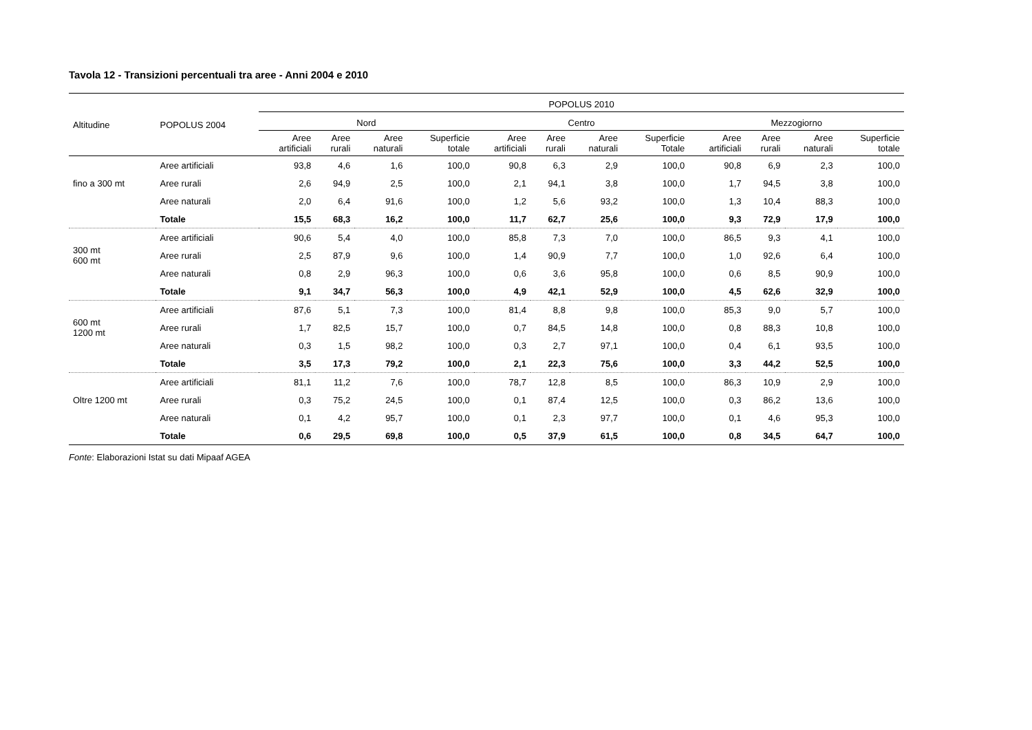Tavola 12 - Transizioni percentuali tra aree - Anni 2004 e 2010
| Altitudine | POPOLUS 2004 | POPOLUS 2010 | | | | | | | | | | | |
| --- | --- | --- | --- | --- | --- | --- | --- | --- | --- | --- | --- | --- | --- |
| | | Nord | | | | Centro | | | | Mezzogiorno | | | |
| | | Aree artificiali | Aree rurali | Aree naturali | Superficie totale | Aree artificiali | Aree rurali | Aree naturali | Superficie Totale | Aree artificiali | Aree rurali | Aree naturali | Superficie totale |
| fino a 300 mt | Aree artificiali | 93,8 | 4,6 | 1,6 | 100,0 | 90,8 | 6,3 | 2,9 | 100,0 | 90,8 | 6,9 | 2,3 | 100,0 |
| | Aree rurali | 2,6 | 94,9 | 2,5 | 100,0 | 2,1 | 94,1 | 3,8 | 100,0 | 1,7 | 94,5 | 3,8 | 100,0 |
| | Aree naturali | 2,0 | 6,4 | 91,6 | 100,0 | 1,2 | 5,6 | 93,2 | 100,0 | 1,3 | 10,4 | 88,3 | 100,0 |
| | Totale | 15,5 | 68,3 | 16,2 | 100,0 | 11,7 | 62,7 | 25,6 | 100,0 | 9,3 | 72,9 | 17,9 | 100,0 |
| 300 mt 600 mt | Aree artificiali | 90,6 | 5,4 | 4,0 | 100,0 | 85,8 | 7,3 | 7,0 | 100,0 | 86,5 | 9,3 | 4,1 | 100,0 |
| | Aree rurali | 2,5 | 87,9 | 9,6 | 100,0 | 1,4 | 90,9 | 7,7 | 100,0 | 1,0 | 92,6 | 6,4 | 100,0 |
| | Aree naturali | 0,8 | 2,9 | 96,3 | 100,0 | 0,6 | 3,6 | 95,8 | 100,0 | 0,6 | 8,5 | 90,9 | 100,0 |
| | Totale | 9,1 | 34,7 | 56,3 | 100,0 | 4,9 | 42,1 | 52,9 | 100,0 | 4,5 | 62,6 | 32,9 | 100,0 |
| 600 mt 1200 mt | Aree artificiali | 87,6 | 5,1 | 7,3 | 100,0 | 81,4 | 8,8 | 9,8 | 100,0 | 85,3 | 9,0 | 5,7 | 100,0 |
| | Aree rurali | 1,7 | 82,5 | 15,7 | 100,0 | 0,7 | 84,5 | 14,8 | 100,0 | 0,8 | 88,3 | 10,8 | 100,0 |
| | Aree naturali | 0,3 | 1,5 | 98,2 | 100,0 | 0,3 | 2,7 | 97,1 | 100,0 | 0,4 | 6,1 | 93,5 | 100,0 |
| | Totale | 3,5 | 17,3 | 79,2 | 100,0 | 2,1 | 22,3 | 75,6 | 100,0 | 3,3 | 44,2 | 52,5 | 100,0 |
| Oltre 1200 mt | Aree artificiali | 81,1 | 11,2 | 7,6 | 100,0 | 78,7 | 12,8 | 8,5 | 100,0 | 86,3 | 10,9 | 2,9 | 100,0 |
| | Aree rurali | 0,3 | 75,2 | 24,5 | 100,0 | 0,1 | 87,4 | 12,5 | 100,0 | 0,3 | 86,2 | 13,6 | 100,0 |
| | Aree naturali | 0,1 | 4,2 | 95,7 | 100,0 | 0,1 | 2,3 | 97,7 | 100,0 | 0,1 | 4,6 | 95,3 | 100,0 |
| | Totale | 0,6 | 29,5 | 69,8 | 100,0 | 0,5 | 37,9 | 61,5 | 100,0 | 0,8 | 34,5 | 64,7 | 100,0 |
Fonte: Elaborazioni Istat su dati Mipaaf AGEA